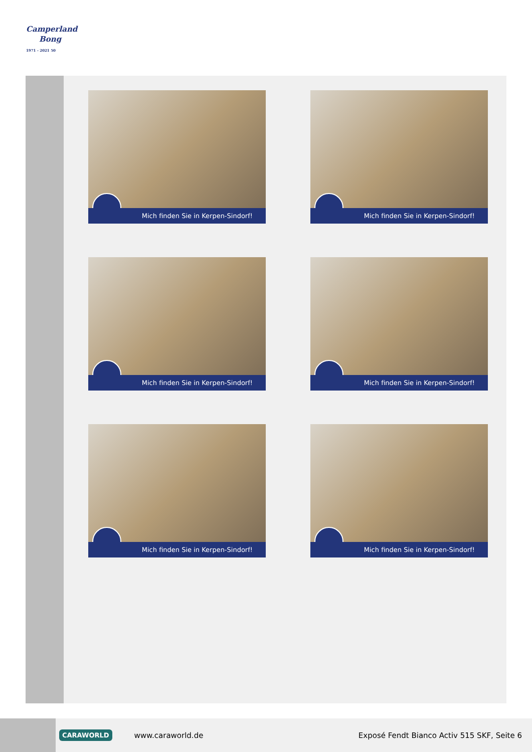Camperland
Bong
1971 - 2021 50
Mich finden Sie in Kerpen-Sindorf!
Mich finden Sie in Kerpen-Sindorf!
Mich finden Sie in Kerpen-Sindorf!
Mich finden Sie in Kerpen-Sindorf!
Mich finden Sie in Kerpen-Sindorf!
Mich finden Sie in Kerpen-Sindorf!
CARAWORLD www.caraworld.de Exposé Fendt Bianco Activ 515 SKF, Seite 6